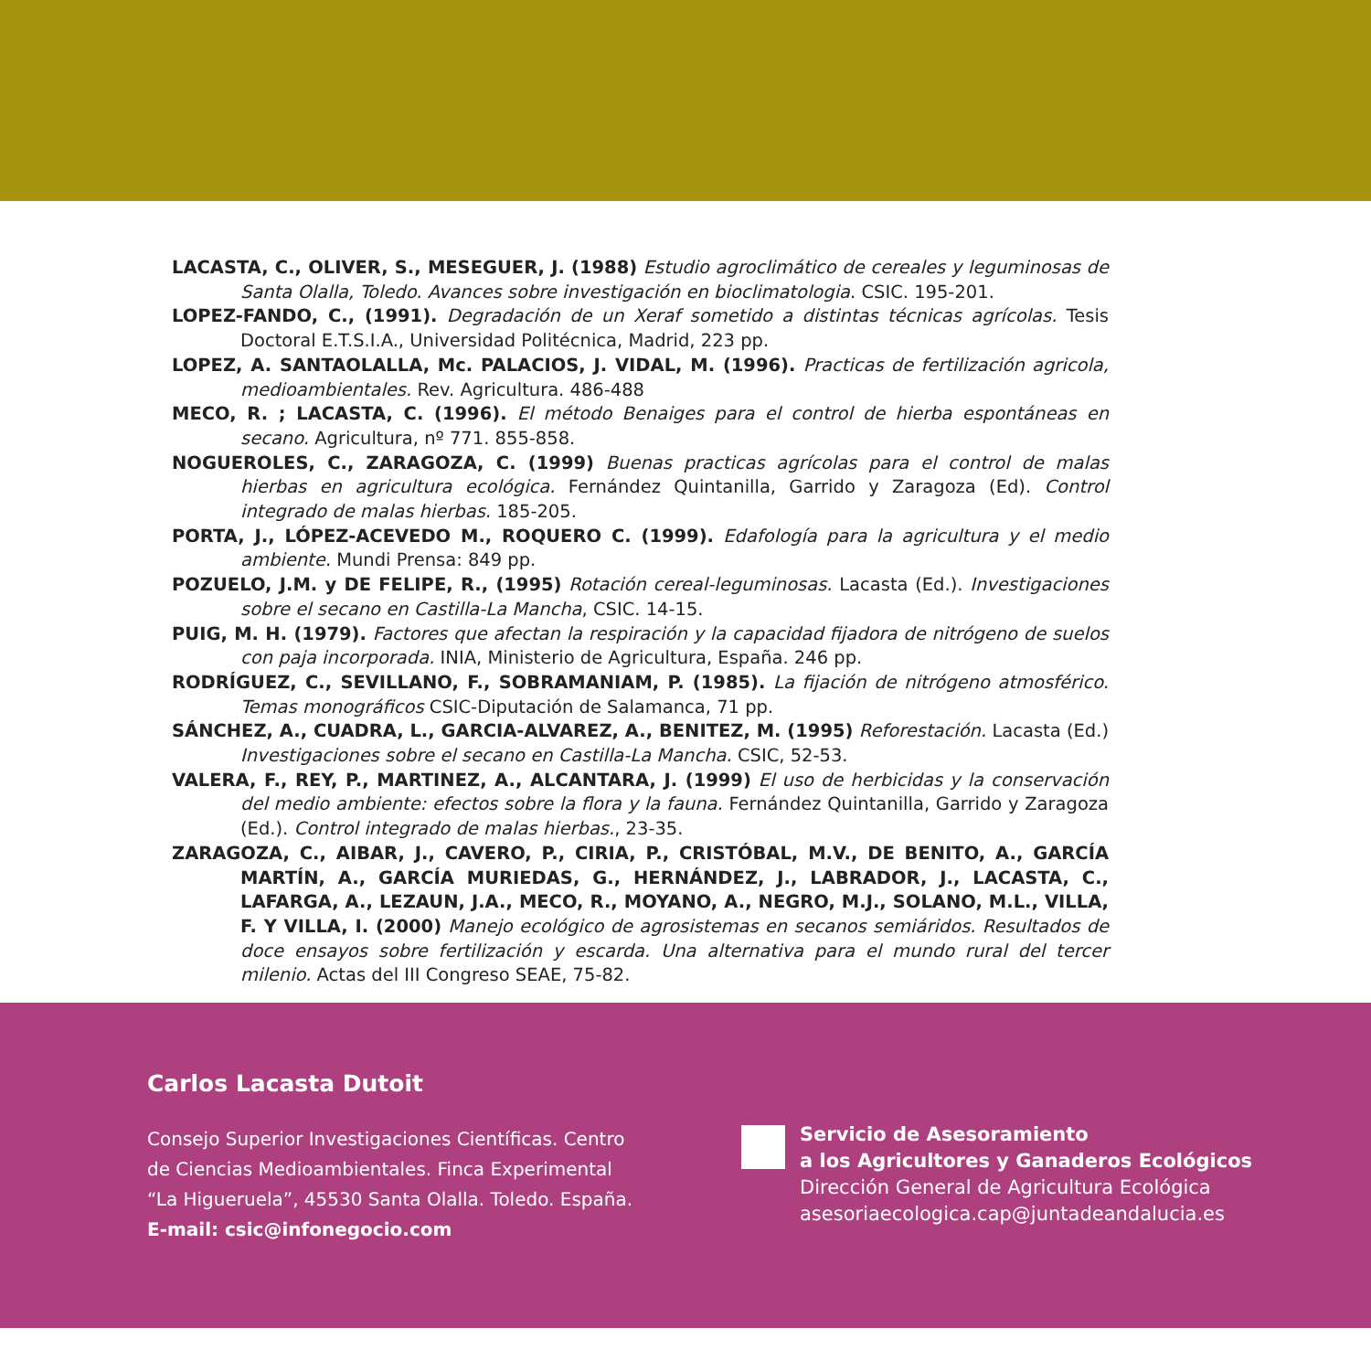LACASTA, C., OLIVER, S., MESEGUER, J. (1988) Estudio agroclimático de cereales y leguminosas de Santa Olalla, Toledo. Avances sobre investigación en bioclimatologia. CSIC. 195-201.
LOPEZ-FANDO, C., (1991). Degradación de un Xeraf sometido a distintas técnicas agrícolas. Tesis Doctoral E.T.S.I.A., Universidad Politécnica, Madrid, 223 pp.
LOPEZ, A. SANTAOLALLA, Mc. PALACIOS, J. VIDAL, M. (1996). Practicas de fertilización agricola, medioambientales. Rev. Agricultura. 486-488
MECO, R. ; LACASTA, C. (1996). El método Benaiges para el control de hierba espontáneas en secano. Agricultura, nº 771. 855-858.
NOGUEROLES, C., ZARAGOZA, C. (1999) Buenas practicas agrícolas para el control de malas hierbas en agricultura ecológica. Fernández Quintanilla, Garrido y Zaragoza (Ed). Control integrado de malas hierbas. 185-205.
PORTA, J., LÓPEZ-ACEVEDO M., ROQUERO C. (1999). Edafología para la agricultura y el medio ambiente. Mundi Prensa: 849 pp.
POZUELO, J.M. y DE FELIPE, R., (1995) Rotación cereal-leguminosas. Lacasta (Ed.). Investigaciones sobre el secano en Castilla-La Mancha, CSIC. 14-15.
PUIG, M. H. (1979). Factores que afectan la respiración y la capacidad fijadora de nitrógeno de suelos con paja incorporada. INIA, Ministerio de Agricultura, España. 246 pp.
RODRÍGUEZ, C., SEVILLANO, F., SOBRAMANIAM, P. (1985). La fijación de nitrógeno atmosférico. Temas monográficos CSIC-Diputación de Salamanca, 71 pp.
SÁNCHEZ, A., CUADRA, L., GARCIA-ALVAREZ, A., BENITEZ, M. (1995) Reforestación. Lacasta (Ed.) Investigaciones sobre el secano en Castilla-La Mancha. CSIC, 52-53.
VALERA, F., REY, P., MARTINEZ, A., ALCANTARA, J. (1999) El uso de herbicidas y la conservación del medio ambiente: efectos sobre la flora y la fauna. Fernández Quintanilla, Garrido y Zaragoza (Ed.). Control integrado de malas hierbas., 23-35.
ZARAGOZA, C., AIBAR, J., CAVERO, P., CIRIA, P., CRISTÓBAL, M.V., DE BENITO, A., GARCÍA MARTÍN, A., GARCÍA MURIEDAS, G., HERNÁNDEZ, J., LABRADOR, J., LACASTA, C., LAFARGA, A., LEZAUN, J.A., MECO, R., MOYANO, A., NEGRO, M.J., SOLANO, M.L., VILLA, F. Y VILLA, I. (2000) Manejo ecológico de agrosistemas en secanos semiáridos. Resultados de doce ensayos sobre fertilización y escarda. Una alternativa para el mundo rural del tercer milenio. Actas del III Congreso SEAE, 75-82.
Carlos Lacasta Dutoit
Consejo Superior Investigaciones Científicas. Centro de Ciencias Medioambientales. Finca Experimental “La Higueruela”, 45530 Santa Olalla. Toledo. España.
E-mail: csic@infonegocio.com
Servicio de Asesoramiento
a los Agricultores y Ganaderos Ecológicos
Dirección General de Agricultura Ecológica
asesoriaecologica.cap@juntadeandalucia.es